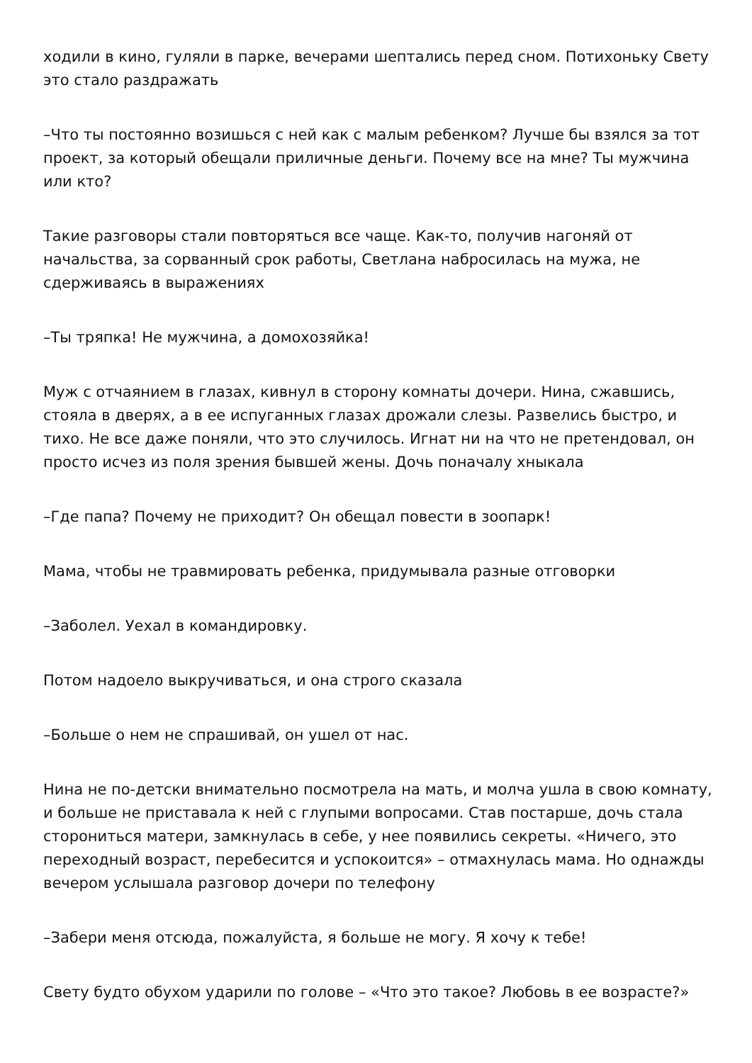ходили в кино, гуляли в парке, вечерами шептались перед сном. Потихоньку Свету это стало раздражать
–Что ты постоянно возишься с ней как с малым ребенком? Лучше бы взялся за тот проект, за который обещали приличные деньги. Почему все на мне? Ты мужчина или кто?
Такие разговоры стали повторяться все чаще. Как-то, получив нагоняй от начальства, за сорванный срок работы, Светлана набросилась на мужа, не сдерживаясь в выражениях
–Ты тряпка! Не мужчина, а домохозяйка!
Муж с отчаянием в глазах, кивнул в сторону комнаты дочери. Нина, сжавшись, стояла в дверях, а в ее испуганных глазах дрожали слезы. Развелись быстро, и тихо. Не все даже поняли, что это случилось. Игнат ни на что не претендовал, он просто исчез из поля зрения бывшей жены. Дочь поначалу хныкала
–Где папа? Почему не приходит? Он обещал повести в зоопарк!
Мама, чтобы не травмировать ребенка, придумывала разные отговорки
–Заболел. Уехал в командировку.
Потом надоело выкручиваться, и она строго сказала
–Больше о нем не спрашивай, он ушел от нас.
Нина не по-детски внимательно посмотрела на мать, и молча ушла в свою комнату, и больше не приставала к ней с глупыми вопросами. Став постарше, дочь стала сторониться матери, замкнулась в себе, у нее появились секреты. «Ничего, это переходный возраст, перебесится и успокоится» – отмахнулась мама. Но однажды вечером услышала разговор дочери по телефону
–Забери меня отсюда, пожалуйста, я больше не могу. Я хочу к тебе!
Свету будто обухом ударили по голове – «Что это такое? Любовь в ее возрасте?»